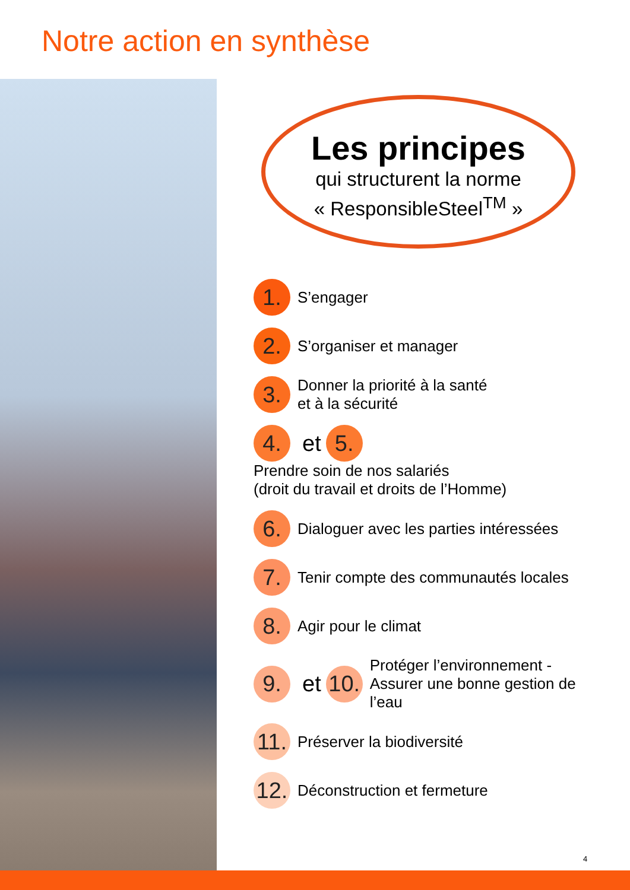Notre action en synthèse
Les principes
qui structurent la norme
« ResponsibleSteel<sup>TM</sup> »
1. S’engager
2. S’organiser et manager
3. Donner la priorité à la santé
et à la sécurité
4. et 5. Prendre soin de nos salariés
(droit du travail et droits de l’Homme)
6. Dialoguer avec les parties intéressées
7. Tenir compte des communautés locales
8. Agir pour le climat
9. et 10. Protéger l’environnement -
Assurer une bonne gestion de l’eau
11. Préserver la biodiversité
12. Déconstruction et fermeture
4